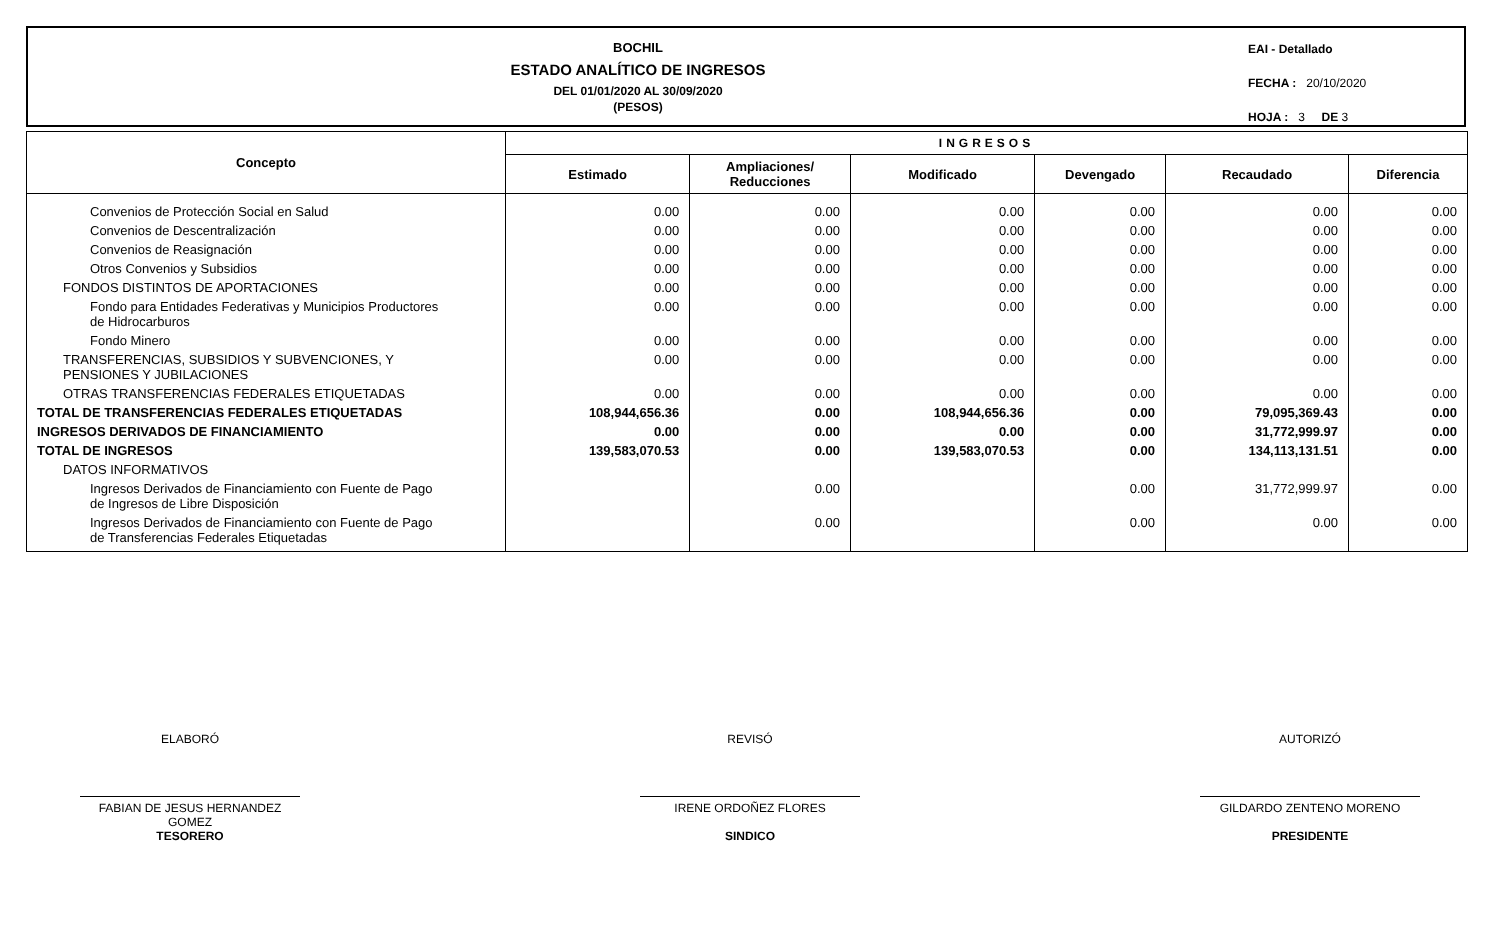BOCHIL
ESTADO ANALÍTICO DE INGRESOS
DEL 01/01/2020 AL 30/09/2020
(PESOS)
EAI - Detallado
FECHA : 20/10/2020
HOJA : 3 DE 3
| Concepto | INGRESOS | | | | | |
| --- | --- | --- | --- | --- | --- | --- |
| | Estimado | Ampliaciones/ Reducciones | Modificado | Devengado | Recaudado | Diferencia |
| Convenios de Protección Social en Salud | 0.00 | 0.00 | 0.00 | 0.00 | 0.00 | 0.00 |
| Convenios de Descentralización | 0.00 | 0.00 | 0.00 | 0.00 | 0.00 | 0.00 |
| Convenios de Reasignación | 0.00 | 0.00 | 0.00 | 0.00 | 0.00 | 0.00 |
| Otros Convenios y Subsidios | 0.00 | 0.00 | 0.00 | 0.00 | 0.00 | 0.00 |
| FONDOS DISTINTOS DE APORTACIONES | 0.00 | 0.00 | 0.00 | 0.00 | 0.00 | 0.00 |
| Fondo para Entidades Federativas y Municipios Productores de Hidrocarburos | 0.00 | 0.00 | 0.00 | 0.00 | 0.00 | 0.00 |
| Fondo Minero | 0.00 | 0.00 | 0.00 | 0.00 | 0.00 | 0.00 |
| TRANSFERENCIAS, SUBSIDIOS Y SUBVENCIONES, Y PENSIONES Y JUBILACIONES | 0.00 | 0.00 | 0.00 | 0.00 | 0.00 | 0.00 |
| OTRAS TRANSFERENCIAS FEDERALES ETIQUETADAS | 0.00 | 0.00 | 0.00 | 0.00 | 0.00 | 0.00 |
| TOTAL DE TRANSFERENCIAS FEDERALES ETIQUETADAS | 108,944,656.36 | 0.00 | 108,944,656.36 | 0.00 | 79,095,369.43 | 0.00 |
| INGRESOS DERIVADOS DE FINANCIAMIENTO | 0.00 | 0.00 | 0.00 | 0.00 | 31,772,999.97 | 0.00 |
| TOTAL DE INGRESOS | 139,583,070.53 | 0.00 | 139,583,070.53 | 0.00 | 134,113,131.51 | 0.00 |
| DATOS INFORMATIVOS | | | | | | |
| Ingresos Derivados de Financiamiento con Fuente de Pago de Ingresos de Libre Disposición | | 0.00 | | 0.00 | 31,772,999.97 | 0.00 |
| Ingresos Derivados de Financiamiento con Fuente de Pago de Transferencias Federales Etiquetadas | | 0.00 | | 0.00 | 0.00 | 0.00 |
ELABORÓ
FABIAN DE JESUS HERNANDEZ
GOMEZ
TESORERO
REVISÓ
IRENE ORDOÑEZ FLORES
SINDICO
AUTORIZÓ
GILDARDO ZENTENO MORENO
PRESIDENTE